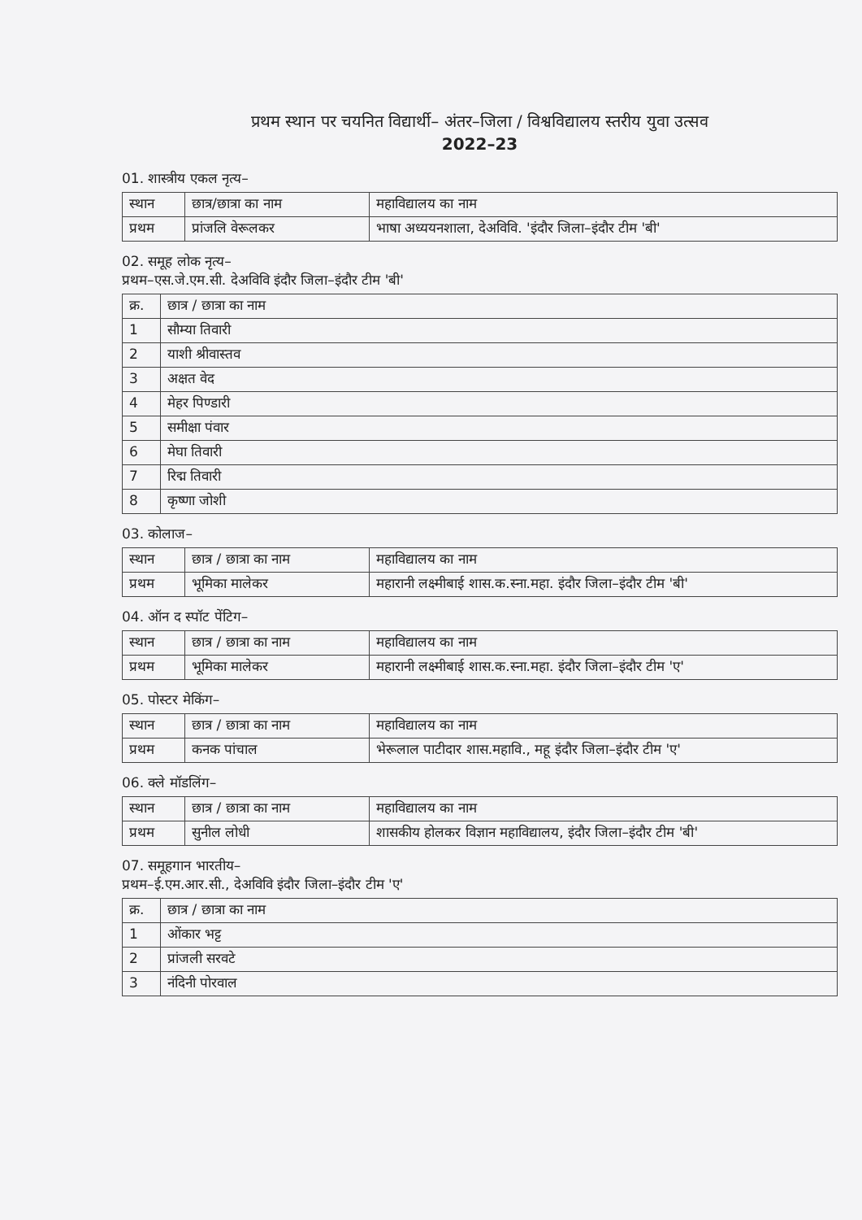प्रथम स्थान पर चयनित विद्यार्थी– अंतर–जिला / विश्वविद्यालय स्तरीय युवा उत्सव
2022–23
01. शास्त्रीय एकल नृत्य–
| स्थान | छात्र/छात्रा का नाम | महाविद्यालय का नाम |
| --- | --- | --- |
| प्रथम | प्रांजलि वेरूलकर | भाषा अध्ययनशाला, देअविवि. 'इंदौर जिला–इंदौर टीम 'बी' |
02. समूह लोक नृत्य–
प्रथम–एस.जे.एम.सी. देअविवि इंदौर जिला–इंदौर टीम 'बी'
| क्र. | छात्र / छात्रा का नाम |
| --- | --- |
| 1 | सौम्या तिवारी |
| 2 | याशी श्रीवास्तव |
| 3 | अक्षत वेद |
| 4 | मेहर पिण्डारी |
| 5 | समीक्षा पंवार |
| 6 | मेघा तिवारी |
| 7 | रिद्म तिवारी |
| 8 | कृष्णा जोशी |
03. कोलाज–
| स्थान | छात्र / छात्रा का नाम | महाविद्यालय का नाम |
| --- | --- | --- |
| प्रथम | भूमिका मालेकर | महारानी लक्ष्मीबाई शास.क.स्ना.महा. इंदौर जिला–इंदौर टीम 'बी' |
04. ऑन द स्पॉट पेंटिग–
| स्थान | छात्र / छात्रा का नाम | महाविद्यालय का नाम |
| --- | --- | --- |
| प्रथम | भूमिका मालेकर | महारानी लक्ष्मीबाई शास.क.स्ना.महा. इंदौर जिला–इंदौर टीम 'ए' |
05. पोस्टर मेकिंग–
| स्थान | छात्र / छात्रा का नाम | महाविद्यालय का नाम |
| --- | --- | --- |
| प्रथम | कनक पांचाल | भेरूलाल पाटीदार शास.महावि., महू इंदौर जिला–इंदौर टीम 'ए' |
06. क्ले मॉडलिंग–
| स्थान | छात्र / छात्रा का नाम | महाविद्यालय का नाम |
| --- | --- | --- |
| प्रथम | सुनील लोधी | शासकीय होलकर विज्ञान महाविद्यालय, इंदौर जिला–इंदौर टीम 'बी' |
07. समूहगान भारतीय–
प्रथम–ई.एम.आर.सी., देअविवि इंदौर जिला–इंदौर टीम 'ए'
| क्र. | छात्र / छात्रा का नाम |
| --- | --- |
| 1 | ओंकार भट्ट |
| 2 | प्रांजली सरवटे |
| 3 | नंदिनी पोरवाल |